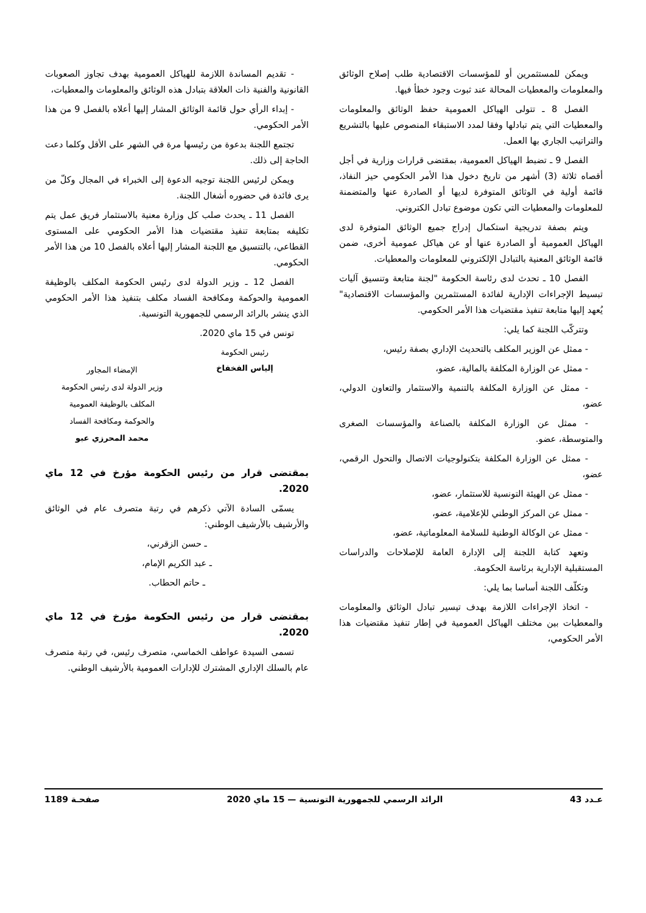ويمكن للمستثمرين أو للمؤسسات الاقتصادية طلب إصلاح الوثائق والمعلومات والمعطيات المحالة عند ثبوت وجود خطأ فيها.
الفصل 8 ـ تتولى الهياكل العمومية حفظ الوثائق والمعلومات والمعطيات التي يتم تبادلها وفقا لمدد الاستبقاء المنصوص عليها بالتشريع والتراتيب الجاري بها العمل.
الفصل 9 ـ تضبط الهياكل العمومية، بمقتضى قرارات وزارية في أجل أقصاه ثلاثة (3) أشهر من تاريخ دخول هذا الأمر الحكومي حيز النفاذ، قائمة أولية في الوثائق المتوفرة لديها أو الصادرة عنها والمتضمنة للمعلومات والمعطيات التي تكون موضوع تبادل الكتروني.
ويتم بصفة تدريجية استكمال إدراج جميع الوثائق المتوفرة لدى الهياكل العمومية أو الصادرة عنها أو عن هياكل عمومية أخرى، ضمن قائمة الوثائق المعنية بالتبادل الإلكتروني للمعلومات والمعطيات.
الفصل 10 ـ تحدث لدى رئاسة الحكومة "لجنة متابعة وتنسيق آليات تبسيط الإجراءات الإدارية لفائدة المستثمرين والمؤسسات الاقتصادية" يُعهد إليها متابعة تنفيذ مقتضيات هذا الأمر الحكومي.
وتتركّب اللجنة كما يلي:
- ممثل عن الوزير المكلف بالتحديث الإداري بصفة رئيس،
- ممثل عن الوزارة المكلفة بالمالية، عضو،
- ممثل عن الوزارة المكلفة بالتنمية والاستثمار والتعاون الدولي، عضو،
- ممثل عن الوزارة المكلفة بالصناعة والمؤسسات الصغرى والمتوسطة، عضو.
- ممثل عن الوزارة المكلفة بتكنولوجيات الاتصال والتحول الرقمي، عضو،
- ممثل عن الهيئة التونسية للاستثمار، عضو،
- ممثل عن المركز الوطني للإعلامية، عضو،
- ممثل عن الوكالة الوطنية للسلامة المعلوماتية، عضو،
وتعهد كتابة اللجنة إلى الإدارة العامة للإصلاحات والدراسات المستقبلية الإدارية برئاسة الحكومة.
وتكلّف اللجنة أساسا بما يلي:
- اتخاذ الإجراءات اللازمة بهدف تيسير تبادل الوثائق والمعلومات والمعطيات بين مختلف الهياكل العمومية في إطار تنفيذ مقتضيات هذا الأمر الحكومي،
- تقديم المساندة اللازمة للهياكل العمومية بهدف تجاوز الصعوبات القانونية والفنية ذات العلاقة بتبادل هذه الوثائق والمعلومات والمعطيات،
- إبداء الرأي حول قائمة الوثائق المشار إليها أعلاه بالفصل 9 من هذا الأمر الحكومي.
تجتمع اللجنة بدعوة من رئيسها مرة في الشهر على الأقل وكلما دعت الحاجة إلى ذلك.
ويمكن لرئيس اللجنة توجيه الدعوة إلى الخبراء في المجال وكلّ من يرى فائدة في حضوره أشغال اللجنة.
الفصل 11 ـ يحدث صلب كل وزارة معنية بالاستثمار فريق عمل يتم تكليفه بمتابعة تنفيذ مقتضيات هذا الأمر الحكومي على المستوى القطاعي، بالتنسيق مع اللجنة المشار إليها أعلاه بالفصل 10 من هذا الأمر الحكومي.
الفصل 12 ـ وزير الدولة لدى رئيس الحكومة المكلف بالوظيفة العمومية والحوكمة ومكافحة الفساد مكلف بتنفيذ هذا الأمر الحكومي الذي ينشر بالرائد الرسمي للجمهورية التونسية.
تونس في 15 ماي 2020.
رئيس الحكومة
إلياس الفخفاخ
الإمضاء المجاور
وزير الدولة لدى رئيس الحكومة
المكلف بالوظيفة العمومية
والحوكمة ومكافحة الفساد
محمد المحرزي عبو
بمقتضى قرار من رئيس الحكومة مؤرخ في 12 ماي 2020.
يسمّى السادة الآتي ذكرهم في رتبة متصرف عام في الوثائق والأرشيف بالأرشيف الوطني:
ـ حسن الزقرني،
ـ عبد الكريم الإمام،
ـ حاتم الحطاب.
بمقتضى قرار من رئيس الحكومة مؤرخ في 12 ماي 2020.
تسمى السيدة عواطف الخماسي، متصرف رئيس، في رتبة متصرف عام بالسلك الإداري المشترك للإدارات العمومية بالأرشيف الوطني.
عـدد 43 الرائد الرسمي للجمهورية التونسية — 15 ماي 2020 صفحـة 1189